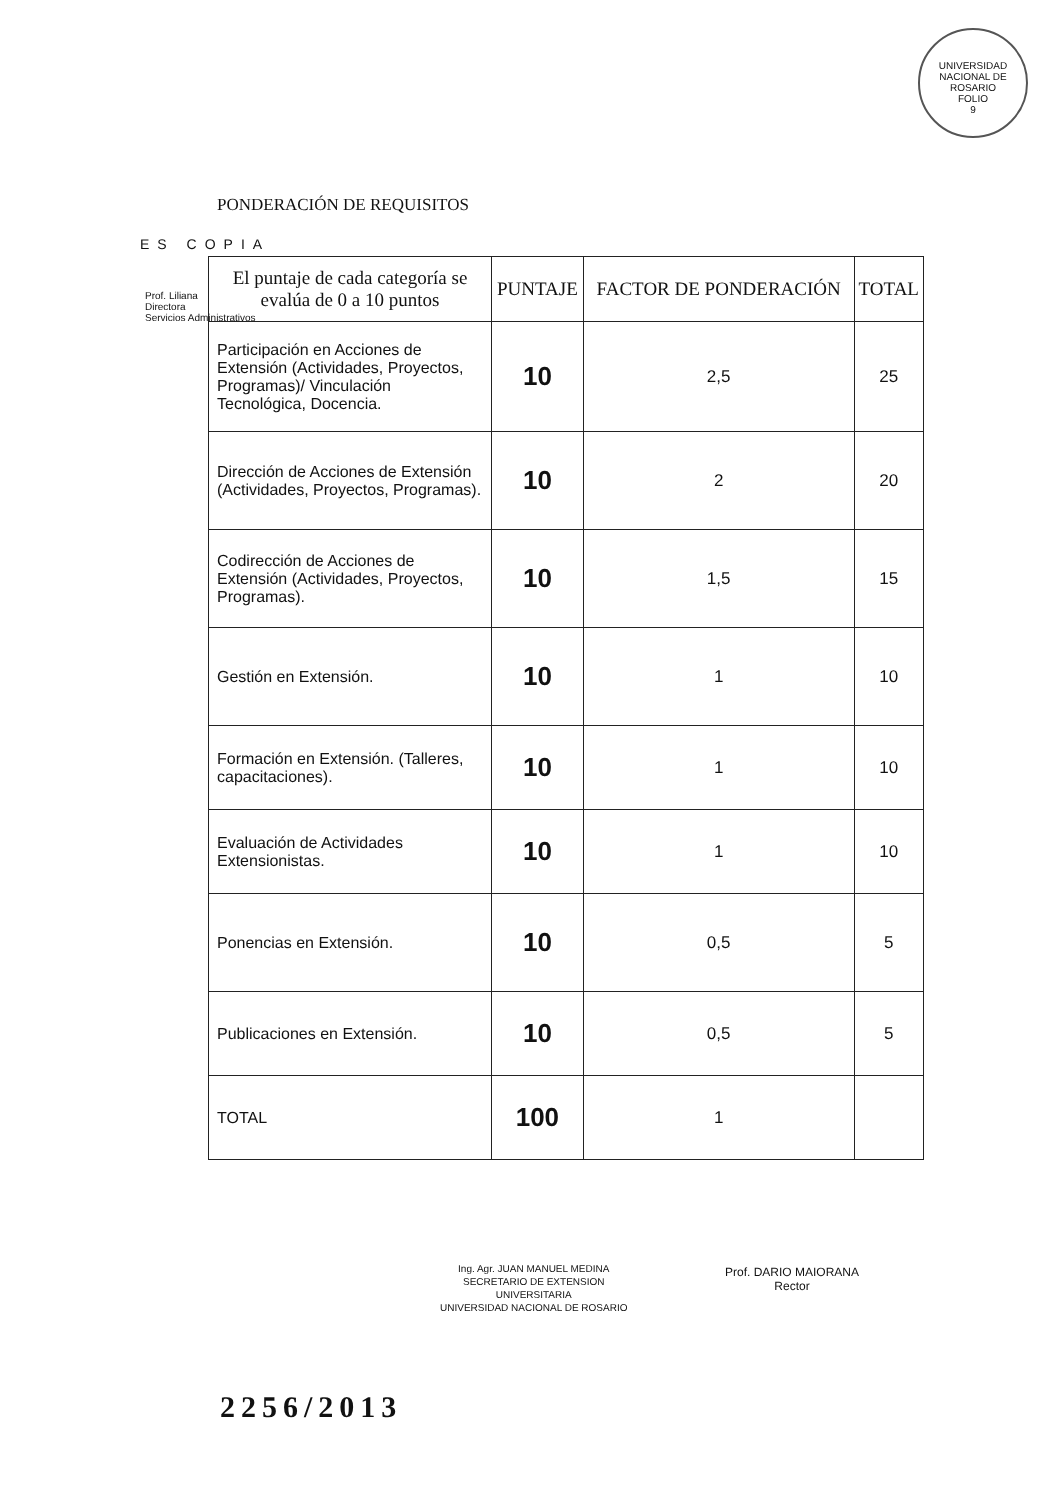UNIVERSIDAD NACIONAL DE ROSARIO
FOLIO
9
PONDERACIÓN DE REQUISITOS
ES COPIA
Prof. Liliana
Directora
Servicios Administrativos
| El puntaje de cada categoría se evalúa de 0 a 10 puntos | PUNTAJE | FACTOR DE PONDERACIÓN | TOTAL |
| --- | --- | --- | --- |
| Participación en Acciones de Extensión (Actividades, Proyectos, Programas)/ Vinculación Tecnológica, Docencia. | 10 | 2,5 | 25 |
| Dirección de Acciones de Extensión (Actividades, Proyectos, Programas). | 10 | 2 | 20 |
| Codirección de Acciones de Extensión (Actividades, Proyectos, Programas). | 10 | 1,5 | 15 |
| Gestión en Extensión. | 10 | 1 | 10 |
| Formación en Extensión. (Talleres, capacitaciones). | 10 | 1 | 10 |
| Evaluación de Actividades Extensionistas. | 10 | 1 | 10 |
| Ponencias en Extensión. | 10 | 0,5 | 5 |
| Publicaciones en Extensión. | 10 | 0,5 | 5 |
| TOTAL | 100 | 1 | |
Ing. Agr. JUAN MANUEL MEDINA
SECRETARIO DE EXTENSION
UNIVERSITARIA
UNIVERSIDAD NACIONAL DE ROSARIO
Prof. DARIO MAIORANA
Rector
2256/2013